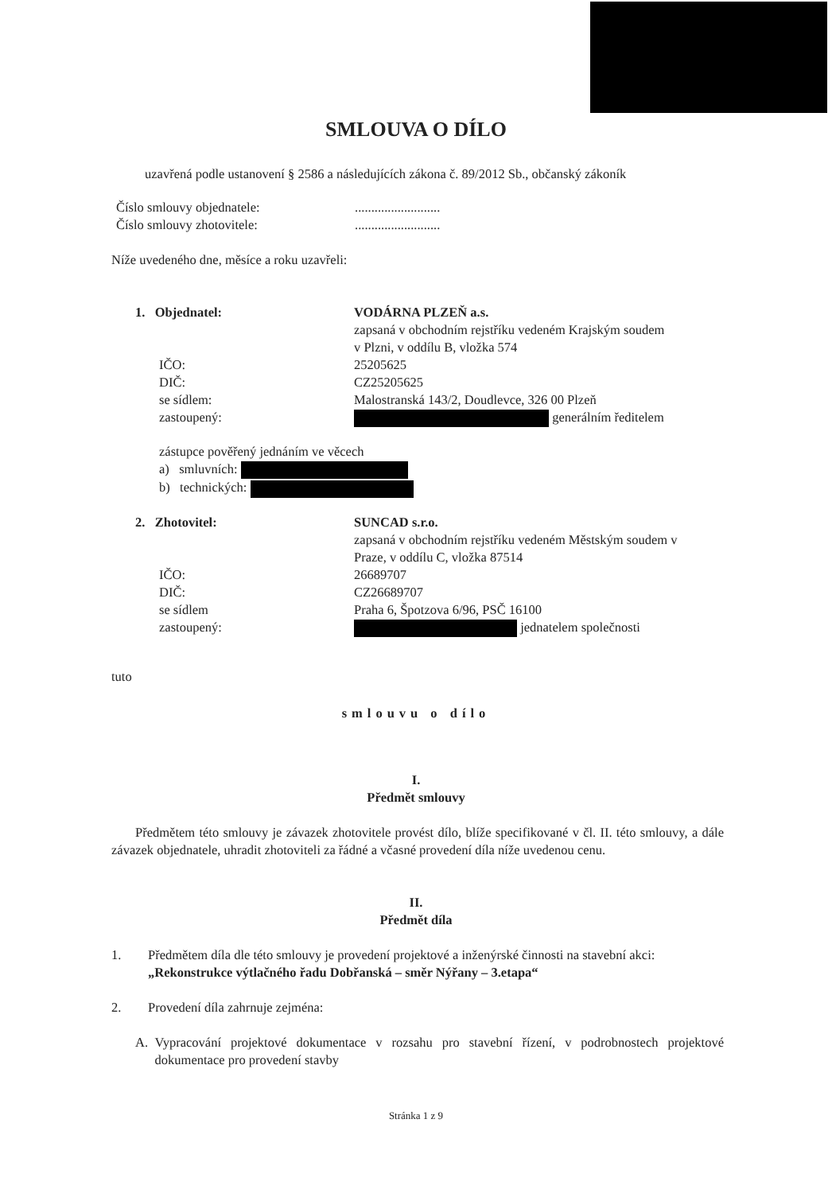SMLOUVA O DÍLO
uzavřená podle ustanovení § 2586 a následujících zákona č. 89/2012 Sb., občanský zákoník
Číslo smlouvy objednatele: ..........................
Číslo smlouvy zhotovitele: ..........................
Níže uvedeného dne, měsíce a roku uzavřeli:
1. Objednatel: VODÁRNA PLZEŇ a.s.
zapsaná v obchodním rejstříku vedeném Krajským soudem
v Plzni, v oddílu B, vložka 574
IČO: 25205625
DIČ: CZ25205625
se sídlem: Malostranská 143/2, Doudlevce, 326 00 Plzeň
zastoupený: generálním ředitelem
zástupce pověřený jednáním ve věcech
a) smluvních:
b) technických:
2. Zhotovitel: SUNCAD s.r.o.
zapsaná v obchodním rejstříku vedeném Městským soudem v
Praze, v oddílu C, vložka 87514
IČO: 26689707
DIČ: CZ26689707
se sídlem Praha 6, Špotzova 6/96, PSČ 16100
zastoupený: jednatelem společnosti
tuto
smlouvu o dílo
I.
Předmět smlouvy
Předmětem této smlouvy je závazek zhotovitele provést dílo, blíže specifikované v čl. II. této smlouvy, a dále závazek objednatele, uhradit zhotoviteli za řádné a včasné provedení díla níže uvedenou cenu.
II.
Předmět díla
1. Předmětem díla dle této smlouvy je provedení projektové a inženýrské činnosti na stavební akci:
„Rekonstrukce výtlačného řadu Dobřanská – směr Nýřany – 3.etapa“
2. Provedení díla zahrnuje zejména:
A. Vypracování projektové dokumentace v rozsahu pro stavební řízení, v podrobnostech projektové dokumentace pro provedení stavby
Stránka 1 z 9